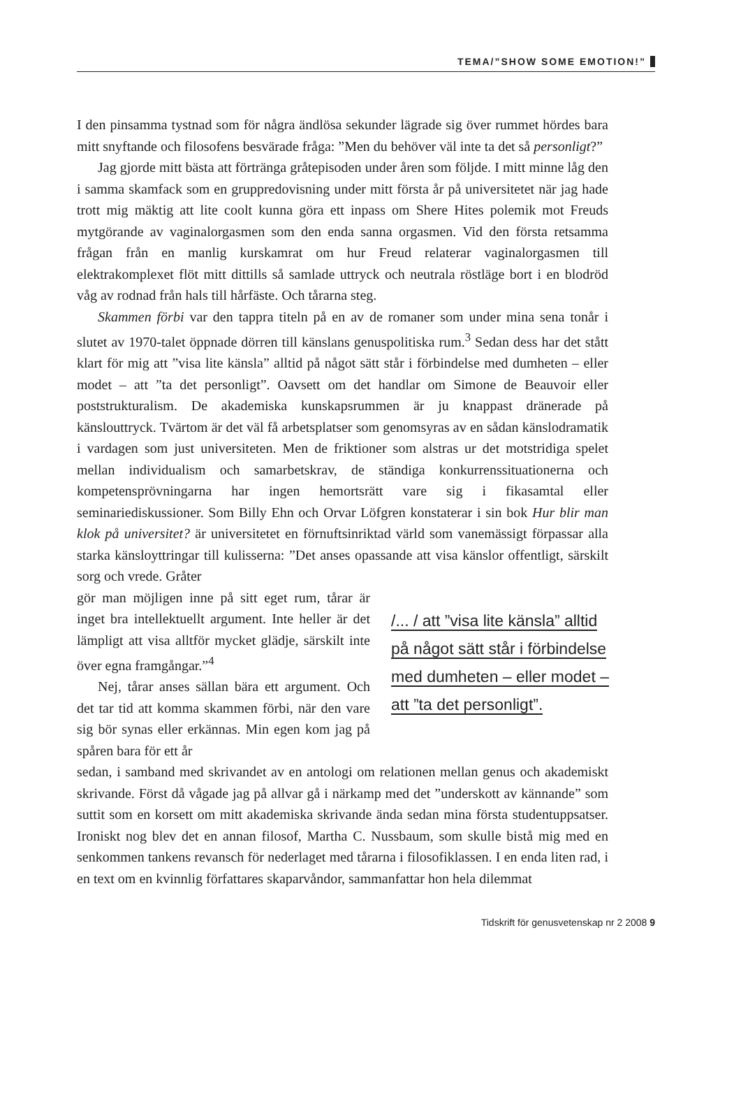TEMA/”SHOW SOME EMOTION!”
I den pinsamma tystnad som för några ändlösa sekunder lägrade sig över rummet hördes bara mitt snyftande och filosofens besvärade fråga: ”Men du behöver väl inte ta det så personligt?”
Jag gjorde mitt bästa att förtränga gråtepisoden under åren som följde. I mitt minne låg den i samma skamfack som en gruppredovisning under mitt första år på universitetet när jag hade trott mig mäktig att lite coolt kunna göra ett inpass om Shere Hites polemik mot Freuds mytgörande av vaginalorgasmen som den enda sanna orgasmen. Vid den första retsamma frågan från en manlig kurskamrat om hur Freud relaterar vaginalorgasmen till elektrakomplexet flöt mitt dittills så samlade uttryck och neutrala röstläge bort i en blodröd våg av rodnad från hals till hårfäste. Och tårarna steg.
Skammen förbi var den tappra titeln på en av de romaner som under mina sena tonår i slutet av 1970-talet öppnade dörren till känslans genuspolitiska rum.<sup>3</sup> Sedan dess har det stått klart för mig att ”visa lite känsla” alltid på något sätt står i förbindelse med dumheten – eller modet – att ”ta det personligt”. Oavsett om det handlar om Simone de Beauvoir eller poststrukturalism. De akademiska kunskapsrummen är ju knappast dränerade på känslouttryck. Tvärtom är det väl få arbetsplatser som genomsyras av en sådan känslodramatik i vardagen som just universiteten. Men de friktioner som alstras ur det motstridiga spelet mellan individualism och samarbetskrav, de ständiga konkurrenssituationerna och kompetensprövningarna har ingen hemortsrätt vare sig i fikasamtal eller seminariediskussioner. Som Billy Ehn och Orvar Löfgren konstaterar i sin bok Hur blir man klok på universitet? är universitetet en förnuftsinriktad värld som vanemässigt förpassar alla starka känsloyttringar till kulisserna: ”Det anses opassande att visa känslor offentligt, särskilt sorg och vrede. Gråter
gör man möjligen inne på sitt eget rum, tårar är inget bra intellektuellt argument. Inte heller är det lämpligt att visa alltför mycket glädje, särskilt inte över egna framgångar.”<sup>4</sup>
Nej, tårar anses sällan bära ett argument. Och det tar tid att komma skammen förbi, när den vare sig bör synas eller erkännas. Min egen kom jag på spåren bara för ett år
/... / att ”visa lite känsla” alltid
på något sätt står i förbindelse
med dumheten – eller modet –
att ”ta det personligt”.
sedan, i samband med skrivandet av en antologi om relationen mellan genus och akademiskt skrivande. Först då vågade jag på allvar gå i närkamp med det ”underskott av kännande” som suttit som en korsett om mitt akademiska skrivande ända sedan mina första studentuppsatser. Ironiskt nog blev det en annan filosof, Martha C. Nussbaum, som skulle bistå mig med en senkommen tankens revansch för nederlaget med tårarna i filosofiklassen. I en enda liten rad, i en text om en kvinnlig författares skaparvåndor, sammanfattar hon hela dilemmat
Tidskrift för genusvetenskap nr 2 2008 9